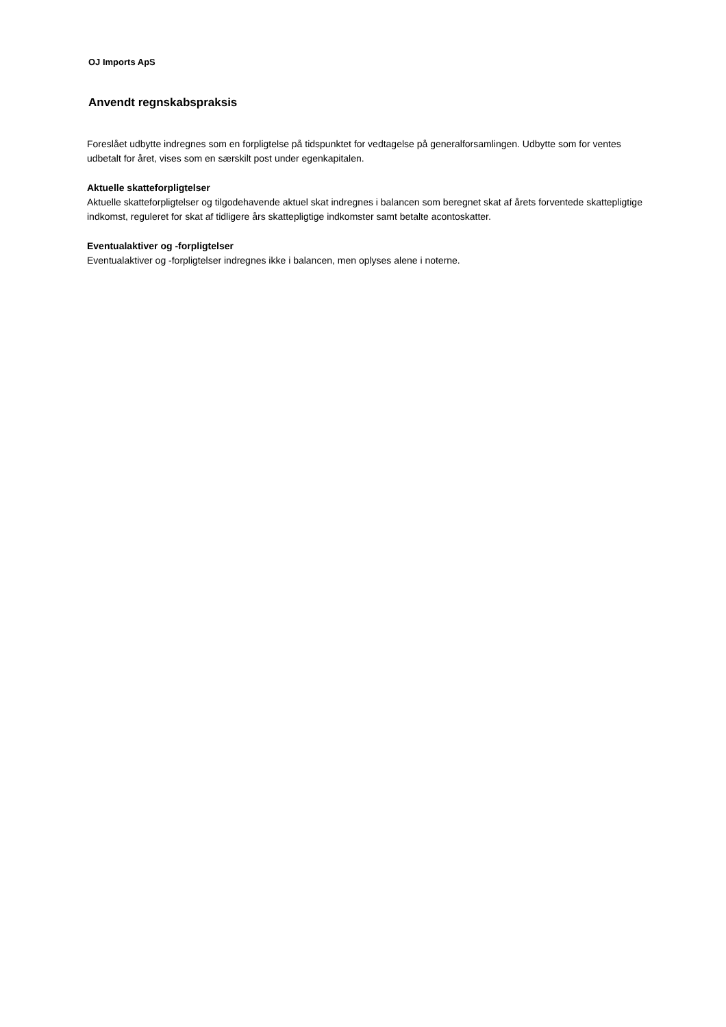OJ Imports ApS
Anvendt regnskabspraksis
Foreslået udbytte indregnes som en forpligtelse på tidspunktet for vedtagelse på generalforsamlingen. Udbytte som for ventes udbetalt for året, vises som en særskilt post under egenkapitalen.
Aktuelle skatteforpligtelser
Aktuelle skatteforpligtelser og tilgodehavende aktuel skat indregnes i balancen som beregnet skat af årets forventede skattepligtige indkomst, reguleret for skat af tidligere års skattepligtige indkomster samt betalte acontoskatter.
Eventualaktiver og -forpligtelser
Eventualaktiver og -forpligtelser indregnes ikke i balancen, men oplyses alene i noterne.